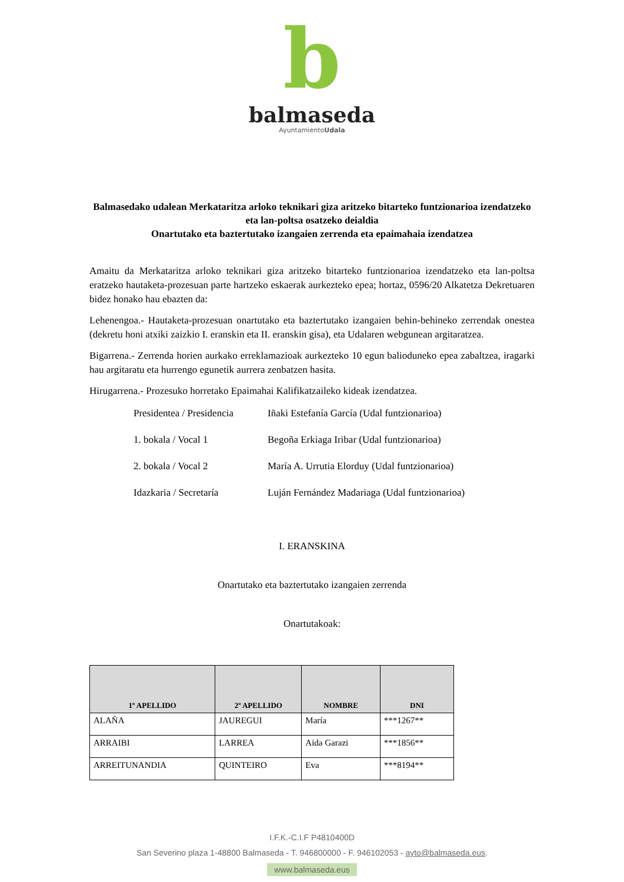b
balmaseda
AyuntamientoUdala
Balmasedako udalean Merkataritza arloko teknikari giza aritzeko bitarteko funtzionarioa izendatzeko eta lan-poltsa osatzeko deialdia
Onartutako eta baztertutako izangaien zerrenda eta epaimahaia izendatzea
Amaitu da Merkataritza arloko teknikari giza aritzeko bitarteko funtzionarioa izendatzeko eta lan-poltsa eratzeko hautaketa-prozesuan parte hartzeko eskaerak aurkezteko epea; hortaz, 0596/20 Alkatetza Dekretuaren bidez honako hau ebazten da:
Lehenengoa.- Hautaketa-prozesuan onartutako eta baztertutako izangaien behin-behineko zerrendak onestea (dekretu honi atxiki zaizkio I. eranskin eta II. eranskin gisa), eta Udalaren webgunean argitaratzea.
Bigarrena.- Zerrenda horien aurkako erreklamazioak aurkezteko 10 egun baliodunеko epea zabaltzea, iragarki hau argitaratu eta hurrengo egunetik aurrera zenbatzen hasita.
Hirugarrena.- Prozesuko horretako Epaimahai Kalifikatzaileko kideak izendatzea.
Presidentea / Presidencia Iñaki Estefanía García (Udal funtzionarioa)
1. bokala / Vocal 1 Begoña Erkiaga Iribar (Udal funtzionarioa)
2. bokala / Vocal 2 María A. Urrutia Elorduy (Udal funtzionarioa)
Idazkaria / Secretaría Luján Fernández Madariaga (Udal funtzionarioa)
I. ERANSKINA
Onartutako eta baztertutako izangaien zerrenda
Onartutakoak:
| 1º APELLIDO | 2º APELLIDO | NOMBRE | DNI |
| --- | --- | --- | --- |
| ALAÑA | JAUREGUI | María | ***1267** |
| ARRAIBI | LARREA | Aida Garazi | ***1856** |
| ARREITUNANDIA | QUINTEIRO | Eva | ***8194** |
I.F.K.-C.I.F P4810400D
San Severino plaza 1-48800 Balmaseda - T. 946800000 - F. 946102053 - ayto@balmaseda.eus.
www.balmaseda.eus